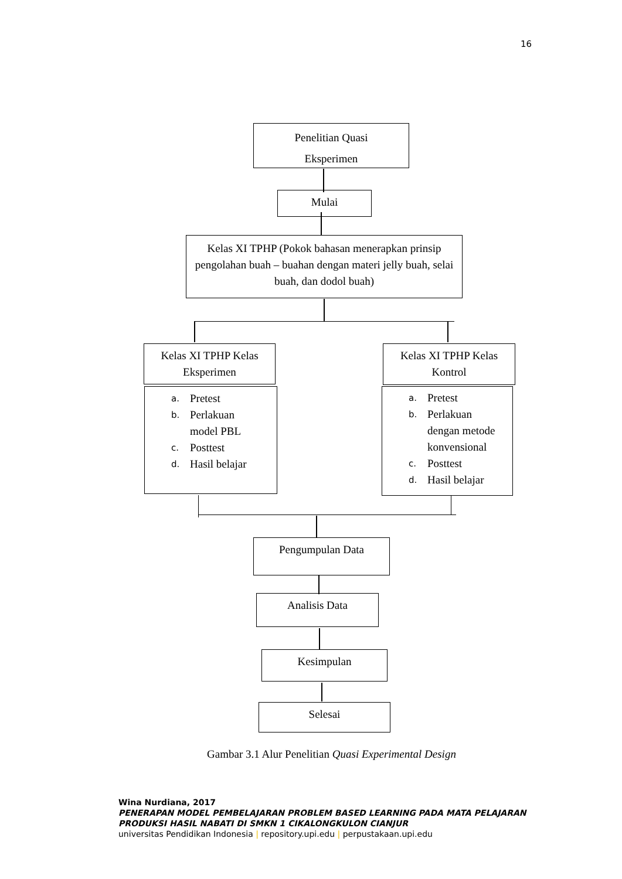16
Penelitian Quasi
Eksperimen
Mulai
Kelas XI TPHP (Pokok bahasan menerapkan prinsip pengolahan buah – buahan dengan materi jelly buah, selai buah, dan dodol buah)
Kelas XI TPHP Kelas
Eksperimen
Kelas XI TPHP Kelas
Kontrol
a. Pretest
b. Perlakuan
model PBL
c. Posttest
d. Hasil belajar
a. Pretest
b. Perlakuan
dengan metode
konvensional
c. Posttest
d. Hasil belajar
Pengumpulan Data
Analisis Data
Kesimpulan
Selesai
Gambar 3.1 Alur Penelitian Quasi Experimental Design
Wina Nurdiana, 2017
PENERAPAN MODEL PEMBELAJARAN PROBLEM BASED LEARNING PADA MATA PELAJARAN
PRODUKSI HASIL NABATI DI SMKN 1 CIKALONGKULON CIANJUR
universitas Pendidikan Indonesia | repository.upi.edu | perpustakaan.upi.edu